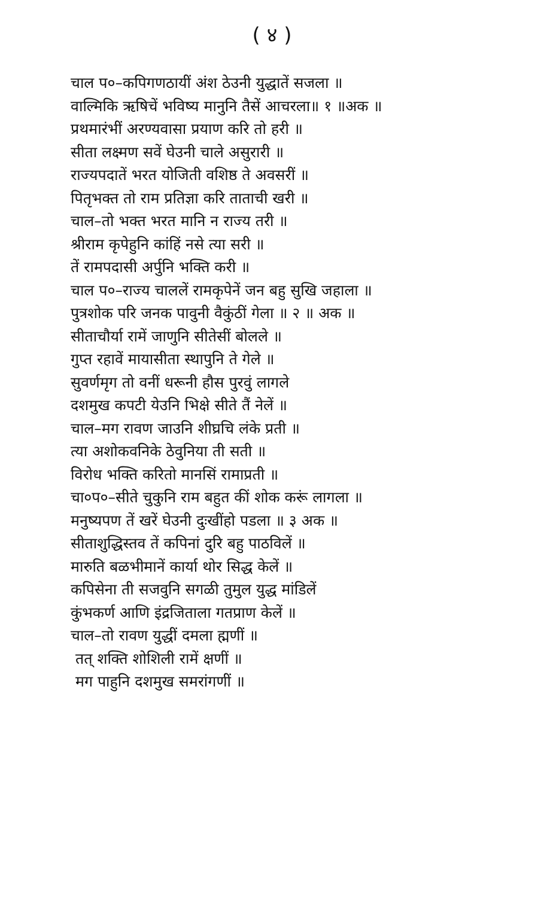( ४ )
चाल प०–कपिगणठायीं अंश ठेउनी युद्धातें सजला ॥
वाल्मिकि ऋषिचें भविष्य मानुनि तैसें आचरला॥ १ ॥अक ॥
प्रथमारंभीं अरण्यवासा प्रयाण करि तो हरी ॥
सीता लक्ष्मण सवें घेउनी चाले असुरारी ॥
राज्यपदातें भरत योजिती वशिष्ठ ते अवसरीं ॥
पितृभक्त तो राम प्रतिज्ञा करि ताताची खरी ॥
चाल–तो भक्त भरत मानि न राज्य तरी ॥
श्रीराम कृपेहुनि कांहिं नसे त्या सरी ॥
तें रामपदासी अर्पुनि भक्ति करी ॥
चाल प०–राज्य चाललें रामकृपेनें जन बहु सुखि जहाला ॥
पुत्रशोक परि जनक पावुनी वैकुंठीं गेला ॥ २ ॥ अक ॥
सीताचौर्या रामें जाणुनि सीतेसीं बोलले ॥
गुप्त रहावें मायासीता स्थापुनि ते गेले ॥
सुवर्णमृग तो वनीं धरूनी हौस पुरवुं लागले
दशमुख कपटी येउनि भिक्षे सीते तैं नेलें ॥
चाल–मग रावण जाउनि शीघ्रचि लंके प्रती ॥
त्या अशोकवनिके ठेवुनिया ती सती ॥
विरोध भक्ति करितो मानसिं रामाप्रती ॥
चा०प०–सीते चुकुनि राम बहुत कीं शोक करूं लागला ॥
मनुष्यपण तें खरें घेउनी दुःखींहो पडला ॥ ३ अक ॥
सीताशुद्धिस्तव तें कपिनां दुरि बहु पाठविलें ॥
मारुति बळभीमानें कार्या थोर सिद्ध केलें ॥
कपिसेना ती सजवुनि सगळी तुमुल युद्ध मांडिलें
कुंभकर्ण आणि इंद्रजिताला गतप्राण केलें ॥
चाल–तो रावण युद्धीं दमला ह्मणीं ॥
तत् शक्ति शोशिली रामें क्षणीं ॥
मग पाहुनि दशमुख समरांगणीं ॥